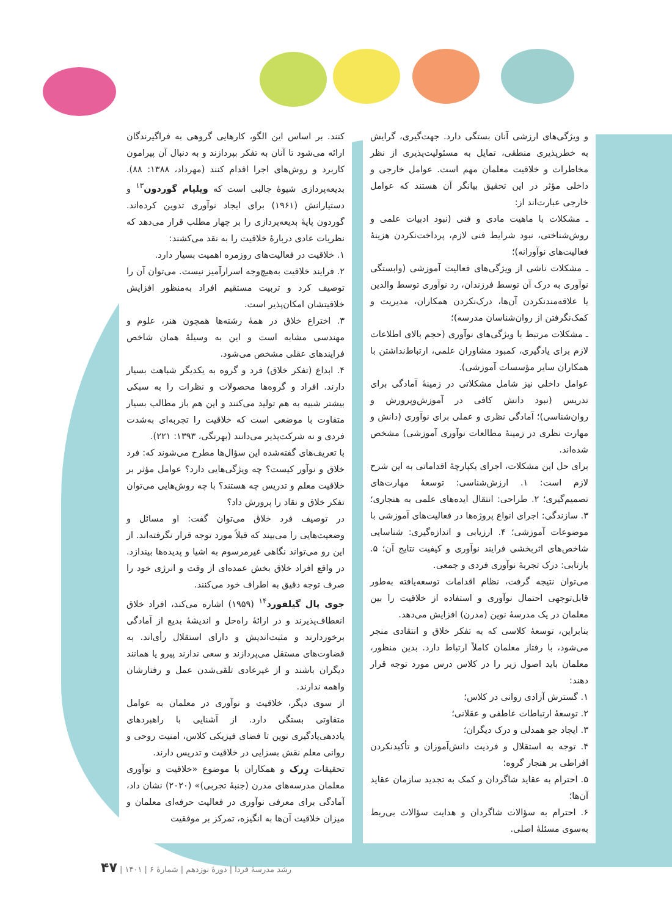کنند. بر اساس این الگو، کارهایی گروهی به فراگیرندگان ارائه می‌شود تا آنان به تفکر بپردازند و به دنبال آن پیرامون کاربرد و روش‌های اجرا اقدام کنند (مهرداد، ۱۳۸۸: ۸۸). بدیعه‌پردازی شیوهٔ جالبی است که ویلیام گوردون<sup>۱۳</sup> و دستیارانش (۱۹۶۱) برای ایجاد نوآوری تدوین کرده‌اند. گوردون پایهٔ بدیعه‌پردازی را بر چهار مطلب قرار می‌دهد که نظریات عادی دربارهٔ خلاقیت را به نقد می‌کشند:
۱. خلاقیت در فعالیت‌های روزمره اهمیت بسیار دارد.
۲. فرایند خلاقیت به‌هیچ‌وجه اسرارآمیز نیست. می‌توان آن را توصیف کرد و تربیت مستقیم افراد به‌منظور افزایش خلاقیتشان امکان‌پذیر است.
۳. اختراع خلاق در همهٔ رشته‌ها همچون هنر، علوم و مهندسی مشابه است و این به وسیلهٔ همان شاخص فرایندهای عقلی مشخص می‌شود.
۴. ابداع (تفکر خلاق) فرد و گروه به یکدیگر شباهت بسیار دارند. افراد و گروه‌ها محصولات و نظرات را به سبکی بیشتر شبیه به هم تولید می‌کنند و این هم باز مطالب بسیار متفاوت با موضعی است که خلاقیت را تجربه‌ای به‌شدت فردی و نه شرکت‌پذیر می‌دانند (بهرنگی، ۱۳۹۳: ۲۲۱).
با تعریف‌های گفته‌شده این سؤال‌ها مطرح می‌شوند که: فرد خلاق و نوآور کیست؟ چه ویژگی‌هایی دارد؟ عوامل مؤثر بر خلاقیت معلم و تدریس چه هستند؟ با چه روش‌هایی می‌توان تفکر خلاق و نقاد را پرورش داد؟
در توصیف فرد خلاق می‌توان گفت: او مسائل و وضعیت‌هایی را می‌بیند که قبلاً مورد توجه قرار نگرفته‌اند. از این رو می‌تواند نگاهی غیرمرسوم به اشیا و پدیده‌ها بیندازد. در واقع افراد خلاق بخش عمده‌ای از وقت و انرژی خود را صرف توجه دقیق به اطراف خود می‌کنند.
جوی پال گیلفورد<sup>۱۴</sup> (۱۹۵۹) اشاره می‌کند، افراد خلاق انعطاف‌پذیرند و در ارائهٔ راه‌حل و اندیشهٔ بدیع از آمادگی برخوردارند و مثبت‌اندیش و دارای استقلال رأی‌اند. به قضاوت‌های مستقل می‌پردازند و سعی ندارند پیرو یا همانند دیگران باشند و از غیرعادی تلقی‌شدن عمل و رفتارشان واهمه ندارند.
از سوی دیگر، خلاقیت و نوآوری در معلمان به عوامل متفاوتی بستگی دارد. از آشنایی با راهبردهای یاددهی‌یادگیری نوین تا فضای فیزیکی کلاس، امنیت روحی و روانی معلم نقش بسزایی در خلاقیت و تدریس دارند.
تحقیقات رِرک و همکاران با موضوع «خلاقیت و نوآوری معلمان مدرسه‌های مدرن (جنبهٔ تجربی)» (۲۰۲۰) نشان داد، آمادگی برای معرفی نوآوری در فعالیت حرفه‌ای معلمان و میزان خلاقیت آن‌ها به انگیزه، تمرکز بر موفقیت
و ویژگی‌های ارزشی آنان بستگی دارد. جهت‌گیری، گرایش به خطرپذیری منطقی، تمایل به مسئولیت‌پذیری از نظر مخاطرات و خلاقیت معلمان مهم است. عوامل خارجی و داخلی مؤثر در این تحقیق بیانگر آن هستند که عوامل خارجی عبارت‌اند از:
ـ مشکلات با ماهیت مادی و فنی (نبود ادبیات علمی و روش‌شناختی، نبود شرایط فنی لازم، پرداخت‌نکردن هزینهٔ فعالیت‌های نوآورانه)؛
ـ مشکلات ناشی از ویژگی‌های فعالیت آموزشی (وابستگی نوآوری به درک آن توسط فرزندان، رد نوآوری توسط والدین یا علاقه‌مندنکردن آن‌ها، درک‌نکردن همکاران، مدیریت و کمک‌نگرفتن از روان‌شناسان مدرسه)؛
ـ مشکلات مرتبط با ویژگی‌های نوآوری (حجم بالای اطلاعات لازم برای یادگیری، کمبود مشاوران علمی، ارتباط‌نداشتن با همکاران سایر مؤسسات آموزشی).
عوامل داخلی نیز شامل مشکلاتی در زمینهٔ آمادگی برای تدریس (نبود دانش کافی در آموزش‌وپرورش و روان‌شناسی)؛ آمادگی نظری و عملی برای نوآوری (دانش و مهارت نظری در زمینهٔ مطالعات نوآوری آموزشی) مشخص شده‌اند.
برای حل این مشکلات، اجرای یکپارچهٔ اقداماتی به این شرح لازم است: ۱. ارزش‌شناسی: توسعهٔ مهارت‌های تصمیم‌گیری؛ ۲. طراحی: انتقال ایده‌های علمی به هنجاری؛ ۳. سازندگی: اجرای انواع پروژه‌ها در فعالیت‌های آموزشی با موضوعات آموزشی؛ ۴. ارزیابی و اندازه‌گیری: شناسایی شاخص‌های اثربخشی فرایند نوآوری و کیفیت نتایج آن؛ ۵. بازتابی: درک تجربهٔ نوآوری فردی و جمعی.
می‌توان نتیجه گرفت، نظام اقدامات توسعه‌یافته به‌طور قابل‌توجهی احتمال نوآوری و استفاده از خلاقیت را بین معلمان در یک مدرسهٔ نوین (مدرن) افزایش می‌دهد.
بنابراین، توسعهٔ کلاسی که به تفکر خلاق و انتقادی منجر می‌شود، با رفتار معلمان کاملاً ارتباط دارد. بدین منظور، معلمان باید اصول زیر را در کلاس درس مورد توجه قرار دهند:
۱. گسترش آزادی روانی در کلاس؛
۲. توسعهٔ ارتباطات عاطفی و عقلانی؛
۳. ایجاد جو همدلی و درک دیگران؛
۴. توجه به استقلال و فردیت دانش‌آموزان و تأکیدنکردن افراطی بر هنجار گروه؛
۵. احترام به عقاید شاگردان و کمک به تجدید سازمان عقاید آن‌ها؛
۶. احترام به سؤالات شاگردان و هدایت سؤالات بی‌ربط به‌سوی مسئلهٔ اصلی.
رشد مدرسهٔ فردا | دورهٔ نوزدهم | شمارهٔ ۶ | ۱۴۰۱ | ۴۷